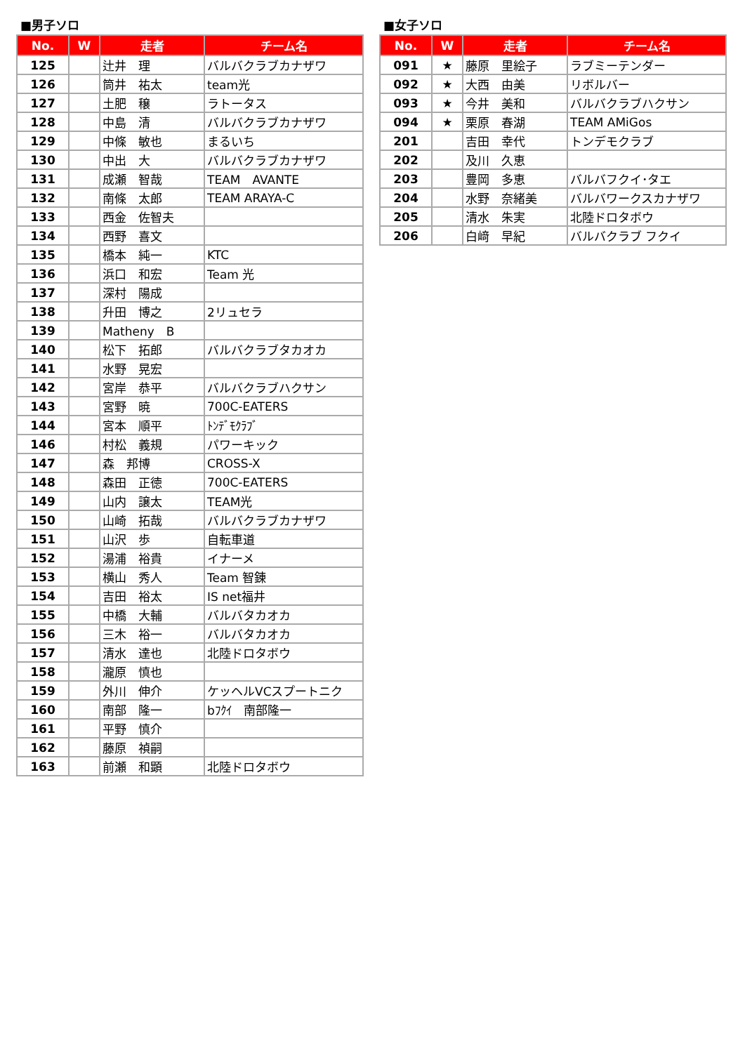■男子ソロ
| No. | W | 走者 | チーム名 |
| --- | --- | --- | --- |
| 125 | | 辻井 理 | バルバクラブカナザワ |
| 126 | | 筒井 祐太 | team光 |
| 127 | | 土肥 穣 | ラトータス |
| 128 | | 中島 清 | バルバクラブカナザワ |
| 129 | | 中條 敏也 | まるいち |
| 130 | | 中出 大 | バルバクラブカナザワ |
| 131 | | 成瀬 智哉 | TEAM AVANTE |
| 132 | | 南條 太郎 | TEAM ARAYA-C |
| 133 | | 西金 佐智夫 | |
| 134 | | 西野 喜文 | |
| 135 | | 橋本 純一 | KTC |
| 136 | | 浜口 和宏 | Team 光 |
| 137 | | 深村 陽成 | |
| 138 | | 升田 博之 | 2リュセラ |
| 139 | | Matheny B | |
| 140 | | 松下 拓郎 | バルバクラブタカオカ |
| 141 | | 水野 晃宏 | |
| 142 | | 宮岸 恭平 | バルバクラブハクサン |
| 143 | | 宮野 暁 | 700C-EATERS |
| 144 | | 宮本 順平 | ﾄﾝﾃﾞﾓｸﾗﾌﾞ |
| 146 | | 村松 義規 | パワーキック |
| 147 | | 森 邦博 | CROSS-X |
| 148 | | 森田 正徳 | 700C-EATERS |
| 149 | | 山内 譲太 | TEAM光 |
| 150 | | 山崎 拓哉 | バルバクラブカナザワ |
| 151 | | 山沢 歩 | 自転車道 |
| 152 | | 湯浦 裕貴 | イナーメ |
| 153 | | 横山 秀人 | Team 智錬 |
| 154 | | 吉田 裕太 | IS net福井 |
| 155 | | 中橋 大輔 | バルバタカオカ |
| 156 | | 三木 裕一 | バルバタカオカ |
| 157 | | 清水 達也 | 北陸ドロタボウ |
| 158 | | 瀧原 慎也 | |
| 159 | | 外川 伸介 | ケッヘルVCスプートニク |
| 160 | | 南部 隆一 | bﾌｸｲ 南部隆一 |
| 161 | | 平野 慎介 | |
| 162 | | 藤原 禎嗣 | |
| 163 | | 前瀬 和顕 | 北陸ドロタボウ |
■女子ソロ
| No. | W | 走者 | チーム名 |
| --- | --- | --- | --- |
| 091 | ★ | 藤原 里絵子 | ラブミーテンダー |
| 092 | ★ | 大西 由美 | リボルバー |
| 093 | ★ | 今井 美和 | バルバクラブハクサン |
| 094 | ★ | 栗原 春湖 | TEAM AMiGos |
| 201 | | 吉田 幸代 | トンデモクラブ |
| 202 | | 及川 久恵 | |
| 203 | | 豊岡 多恵 | バルバフクイ･タエ |
| 204 | | 水野 奈緒美 | バルバワークスカナザワ |
| 205 | | 清水 朱実 | 北陸ドロタボウ |
| 206 | | 白﨑 早紀 | バルバクラブ フクイ |